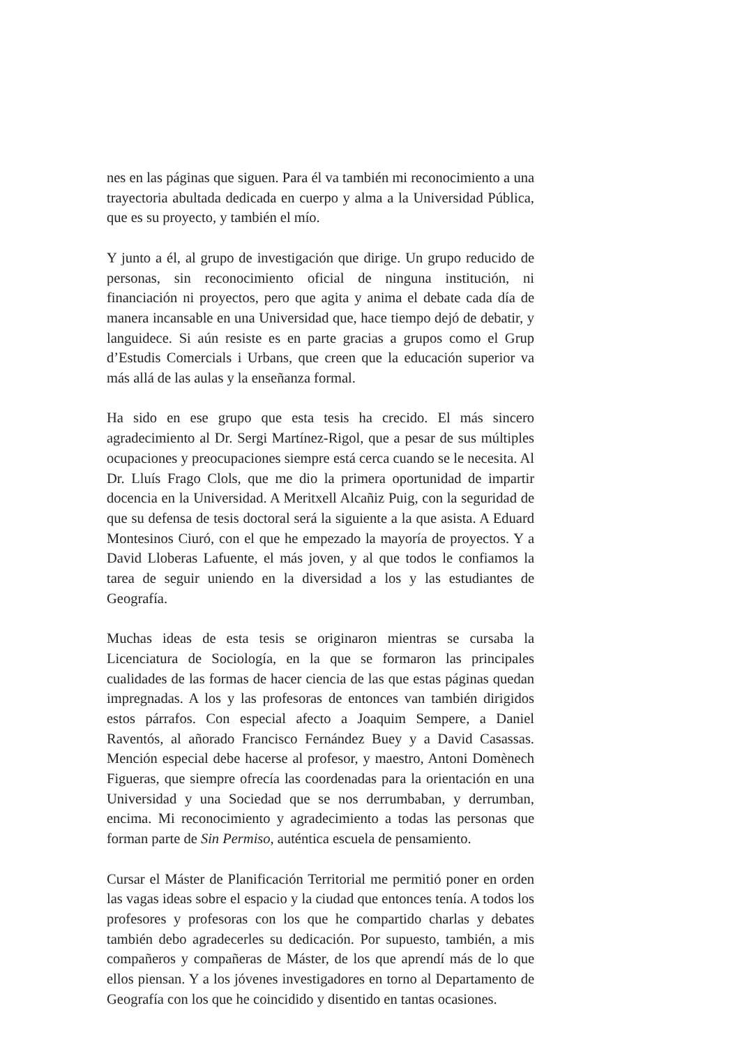nes en las páginas que siguen. Para él va también mi reconocimiento a una trayectoria abultada dedicada en cuerpo y alma a la Universidad Pública, que es su proyecto, y también el mío.
Y junto a él, al grupo de investigación que dirige. Un grupo reducido de personas, sin reconocimiento oficial de ninguna institución, ni financiación ni proyectos, pero que agita y anima el debate cada día de manera incansable en una Universidad que, hace tiempo dejó de debatir, y languidece. Si aún resiste es en parte gracias a grupos como el Grup d’Estudis Comercials i Urbans, que creen que la educación superior va más allá de las aulas y la enseñanza formal.
Ha sido en ese grupo que esta tesis ha crecido. El más sincero agradecimiento al Dr. Sergi Martínez-Rigol, que a pesar de sus múltiples ocupaciones y preocupaciones siempre está cerca cuando se le necesita. Al Dr. Lluís Frago Clols, que me dio la primera oportunidad de impartir docencia en la Universidad. A Meritxell Alcañiz Puig, con la seguridad de que su defensa de tesis doctoral será la siguiente a la que asista. A Eduard Montesinos Ciuró, con el que he empezado la mayoría de proyectos. Y a David Lloberas Lafuente, el más joven, y al que todos le confiamos la tarea de seguir uniendo en la diversidad a los y las estudiantes de Geografía.
Muchas ideas de esta tesis se originaron mientras se cursaba la Licenciatura de Sociología, en la que se formaron las principales cualidades de las formas de hacer ciencia de las que estas páginas quedan impregnadas. A los y las profesoras de entonces van también dirigidos estos párrafos. Con especial afecto a Joaquim Sempere, a Daniel Raventós, al añorado Francisco Fernández Buey y a David Casassas. Mención especial debe hacerse al profesor, y maestro, Antoni Domènech Figueras, que siempre ofrecía las coordenadas para la orientación en una Universidad y una Sociedad que se nos derrumbaban, y derrumban, encima. Mi reconocimiento y agradecimiento a todas las personas que forman parte de Sin Permiso, auténtica escuela de pensamiento.
Cursar el Máster de Planificación Territorial me permitió poner en orden las vagas ideas sobre el espacio y la ciudad que entonces tenía. A todos los profesores y profesoras con los que he compartido charlas y debates también debo agradecerles su dedicación. Por supuesto, también, a mis compañeros y compañeras de Máster, de los que aprendí más de lo que ellos piensan. Y a los jóvenes investigadores en torno al Departamento de Geografía con los que he coincidido y disentido en tantas ocasiones.